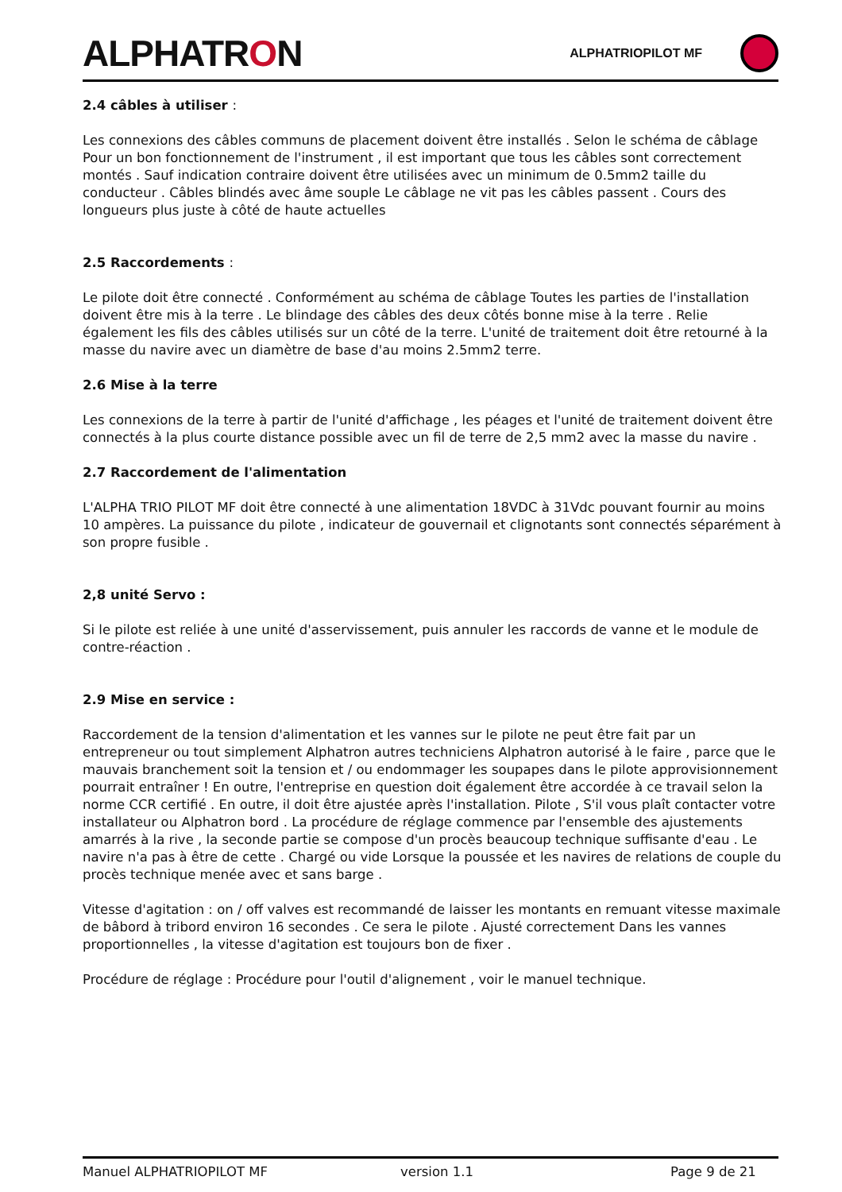ALPHATRON
ALPHATRIOPILOT MF
2.4 câbles à utiliser :
Les connexions des câbles communs de placement doivent être installés . Selon le schéma de câblage Pour un bon fonctionnement de l'instrument , il est important que tous les câbles sont correctement montés . Sauf indication contraire doivent être utilisées avec un minimum de 0.5mm2 taille du conducteur . Câbles blindés avec âme souple Le câblage ne vit pas les câbles passent . Cours des longueurs plus juste à côté de haute actuelles
2.5 Raccordements :
Le pilote doit être connecté . Conformément au schéma de câblage Toutes les parties de l'installation doivent être mis à la terre . Le blindage des câbles des deux côtés bonne mise à la terre . Relie également les fils des câbles utilisés sur un côté de la terre. L'unité de traitement doit être retourné à la masse du navire avec un diamètre de base d'au moins 2.5mm2 terre.
2.6 Mise à la terre
Les connexions de la terre à partir de l'unité d'affichage , les péages et l'unité de traitement doivent être connectés à la plus courte distance possible avec un fil de terre de 2,5 mm2 avec la masse du navire .
2.7 Raccordement de l'alimentation
L'ALPHA TRIO PILOT MF doit être connecté à une alimentation 18VDC à 31Vdc pouvant fournir au moins 10 ampères. La puissance du pilote , indicateur de gouvernail et clignotants sont connectés séparément à son propre fusible .
2,8 unité Servo :
Si le pilote est reliée à une unité d'asservissement, puis annuler les raccords de vanne et le module de contre-réaction .
2.9 Mise en service :
Raccordement de la tension d'alimentation et les vannes sur le pilote ne peut être fait par un entrepreneur ou tout simplement Alphatron autres techniciens Alphatron autorisé à le faire , parce que le mauvais branchement soit la tension et / ou endommager les soupapes dans le pilote approvisionnement pourrait entraîner ! En outre, l'entreprise en question doit également être accordée à ce travail selon la norme CCR certifié . En outre, il doit être ajustée après l'installation. Pilote , S'il vous plaît contacter votre installateur ou Alphatron bord . La procédure de réglage commence par l'ensemble des ajustements amarrés à la rive , la seconde partie se compose d'un procès beaucoup technique suffisante d'eau . Le navire n'a pas à être de cette . Chargé ou vide Lorsque la poussée et les navires de relations de couple du procès technique menée avec et sans barge .
Vitesse d'agitation : on / off valves est recommandé de laisser les montants en remuant vitesse maximale de bâbord à tribord environ 16 secondes . Ce sera le pilote . Ajusté correctement Dans les vannes proportionnelles , la vitesse d'agitation est toujours bon de fixer .
Procédure de réglage : Procédure pour l'outil d'alignement , voir le manuel technique.
Manuel ALPHATRIOPILOT MF version 1.1 Page 9 de 21